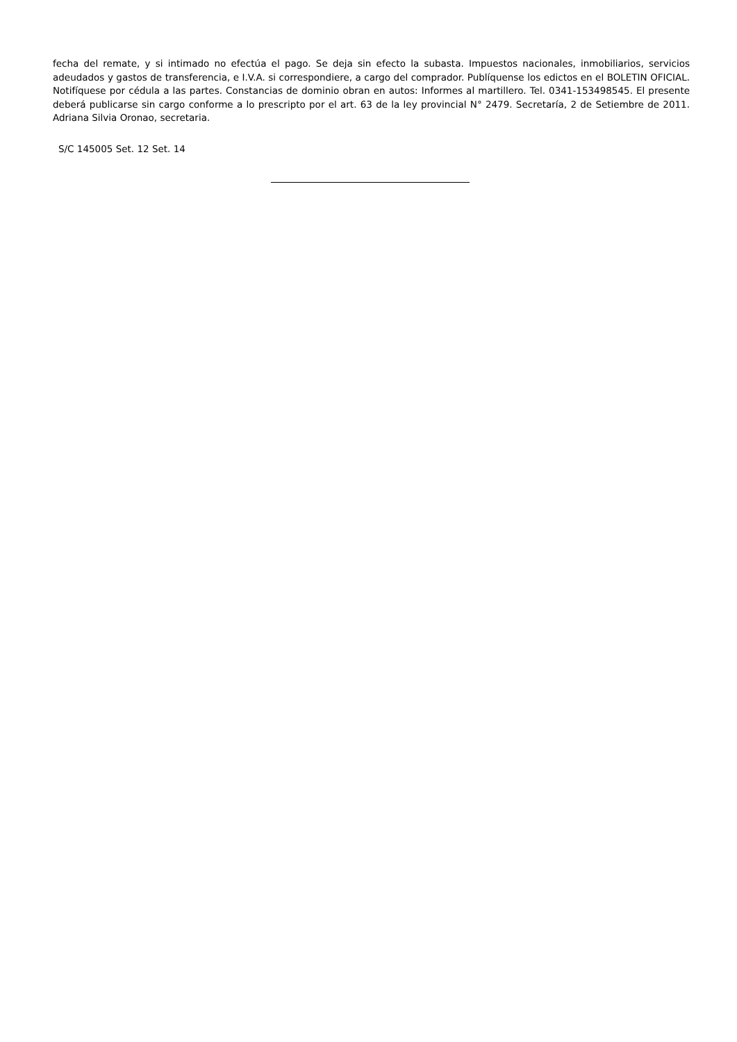fecha del remate, y si intimado no efectúa el pago. Se deja sin efecto la subasta. Impuestos nacionales, inmobiliarios, servicios adeudados y gastos de transferencia, e I.V.A. si correspondiere, a cargo del comprador. Publíquense los edictos en el BOLETIN OFICIAL. Notifíquese por cédula a las partes. Constancias de dominio obran en autos: Informes al martillero. Tel. 0341-153498545. El presente deberá publicarse sin cargo conforme a lo prescripto por el art. 63 de la ley provincial N° 2479. Secretaría, 2 de Setiembre de 2011. Adriana Silvia Oronao, secretaria.
S/C 145005 Set. 12 Set. 14